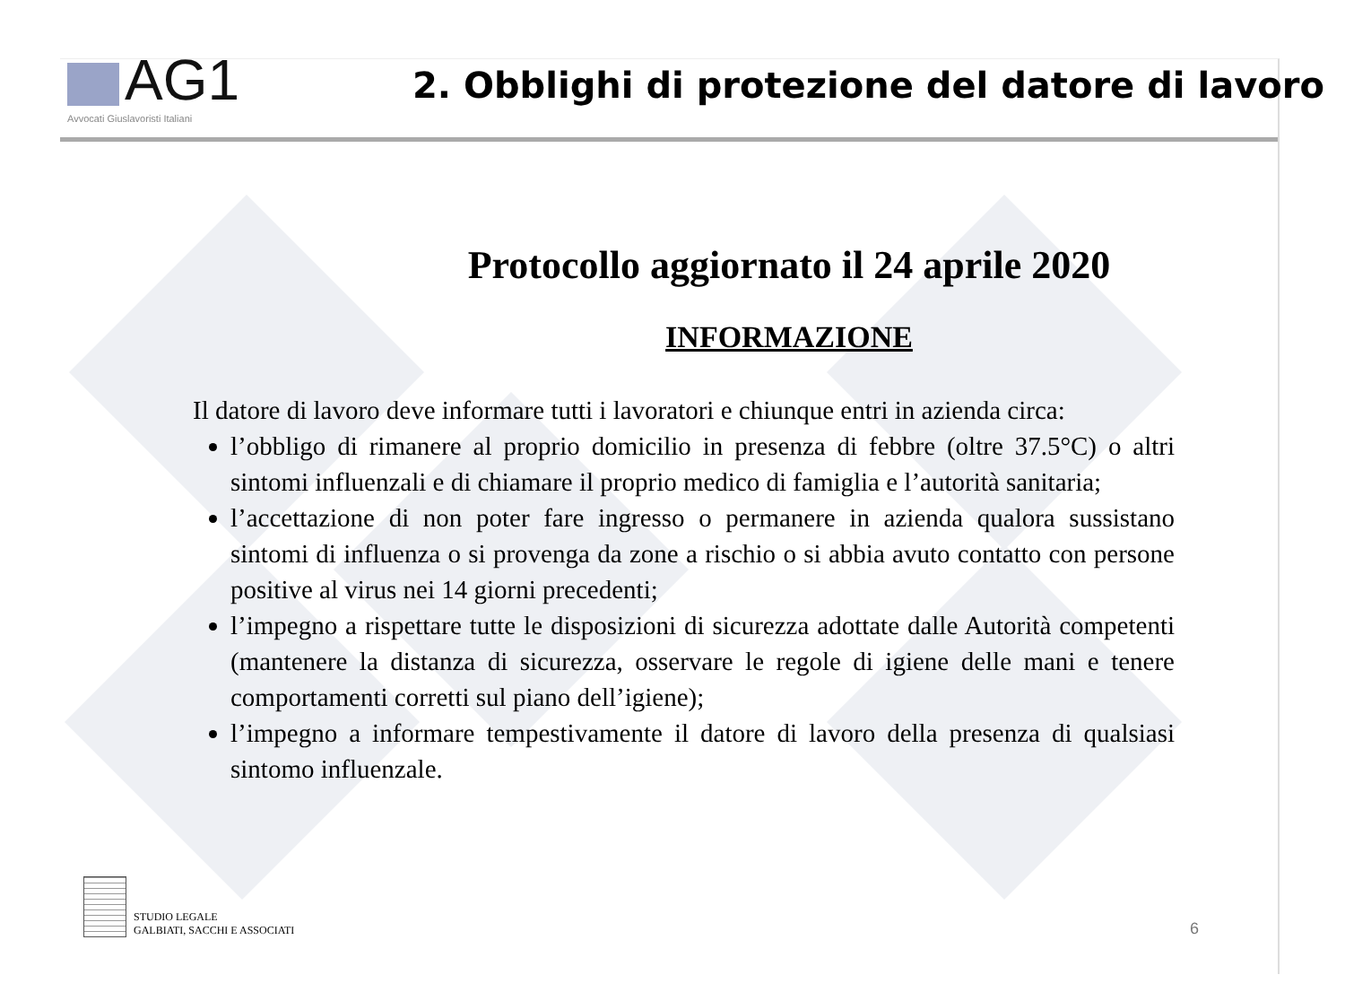AG1
Avvocati Giuslavoristi Italiani
2. Obblighi di protezione del datore di lavoro
Protocollo aggiornato il 24 aprile 2020
INFORMAZIONE
Il datore di lavoro deve informare tutti i lavoratori e chiunque entri in azienda circa:
l’obbligo di rimanere al proprio domicilio in presenza di febbre (oltre 37.5°C) o altri sintomi influenzali e di chiamare il proprio medico di famiglia e l’autorità sanitaria;
l’accettazione di non poter fare ingresso o permanere in azienda qualora sussistano sintomi di influenza o si provenga da zone a rischio o si abbia avuto contatto con persone positive al virus nei 14 giorni precedenti;
l’impegno a rispettare tutte le disposizioni di sicurezza adottate dalle Autorità competenti (mantenere la distanza di sicurezza, osservare le regole di igiene delle mani e tenere comportamenti corretti sul piano dell’igiene);
l’impegno a informare tempestivamente il datore di lavoro della presenza di qualsiasi sintomo influenzale.
STUDIO LEGALE
GALBIATI, SACCHI E ASSOCIATI
6